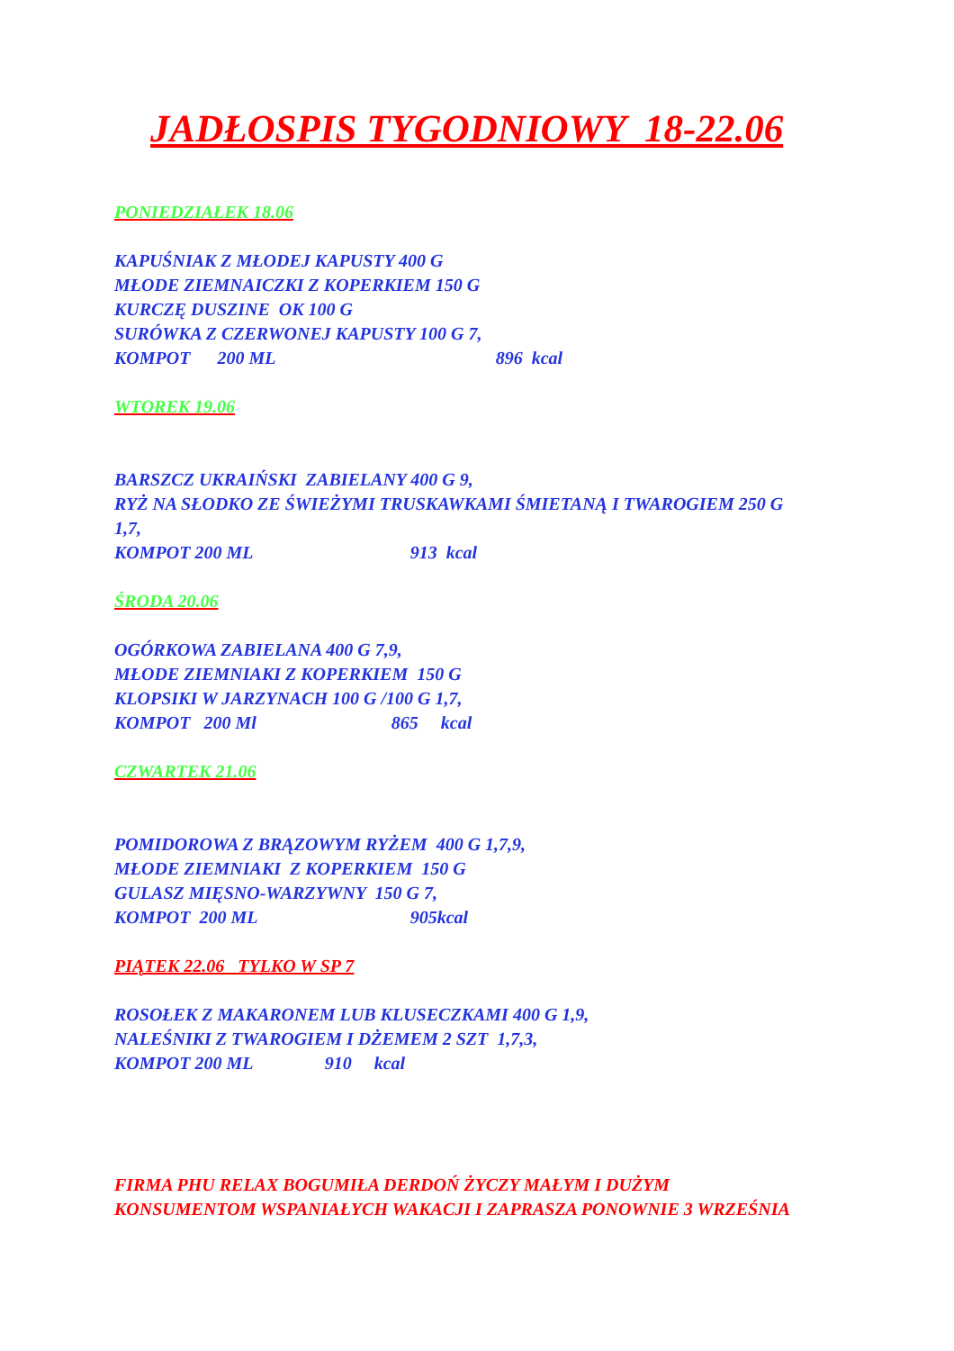JADŁOSPIS TYGODNIOWY 18-22.06
PONIEDZIAŁEK 18.06
KAPUŚNIAK Z MŁODEJ KAPUSTY 400 G
MŁODE ZIEMNAICZKI Z KOPERKIEM 150 G
KURCZĘ DUSZINE OK 100 G
SURÓWKA Z CZERWONEJ KAPUSTY 100 G 7,
KOMPOT 200 ML 896 kcal
WTOREK 19.06
BARSZCZ UKRAIŃSKI ZABIELANY 400 G 9,
RYŻ NA SŁODKO ZE ŚWIEŻYMI TRUSKAWKAMI ŚMIETANĄ I TWAROGIEM 250 G
1,7,
KOMPOT 200 ML 913 kcal
ŚRODA 20.06
OGÓRKOWA ZABIELANA 400 G 7,9,
MŁODE ZIEMNIAKI Z KOPERKIEM 150 G
KLOPSIKI W JARZYNACH 100 G /100 G 1,7,
KOMPOT 200 Ml 865 kcal
CZWARTEK 21.06
POMIDOROWA Z BRĄZOWYM RYŻEM 400 G 1,7,9,
MŁODE ZIEMNIAKI Z KOPERKIEM 150 G
GULASZ MIĘSNO-WARZYWNY 150 G 7,
KOMPOT 200 ML 905kcal
PIĄTEK 22.06 TYLKO W SP 7
ROSOŁEK Z MAKARONEM LUB KLUSECZKAMI 400 G 1,9,
NALEŚNIKI Z TWAROGIEM I DŻEMEM 2 SZT 1,7,3,
KOMPOT 200 ML 910 kcal
FIRMA PHU RELAX BOGUMIŁA DERDOŃ ŻYCZY MAŁYM I DUŻYM
KONSUMENTOM WSPANIAŁYCH WAKACJI I ZAPRASZA PONOWNIE 3 WRZEŚNIA